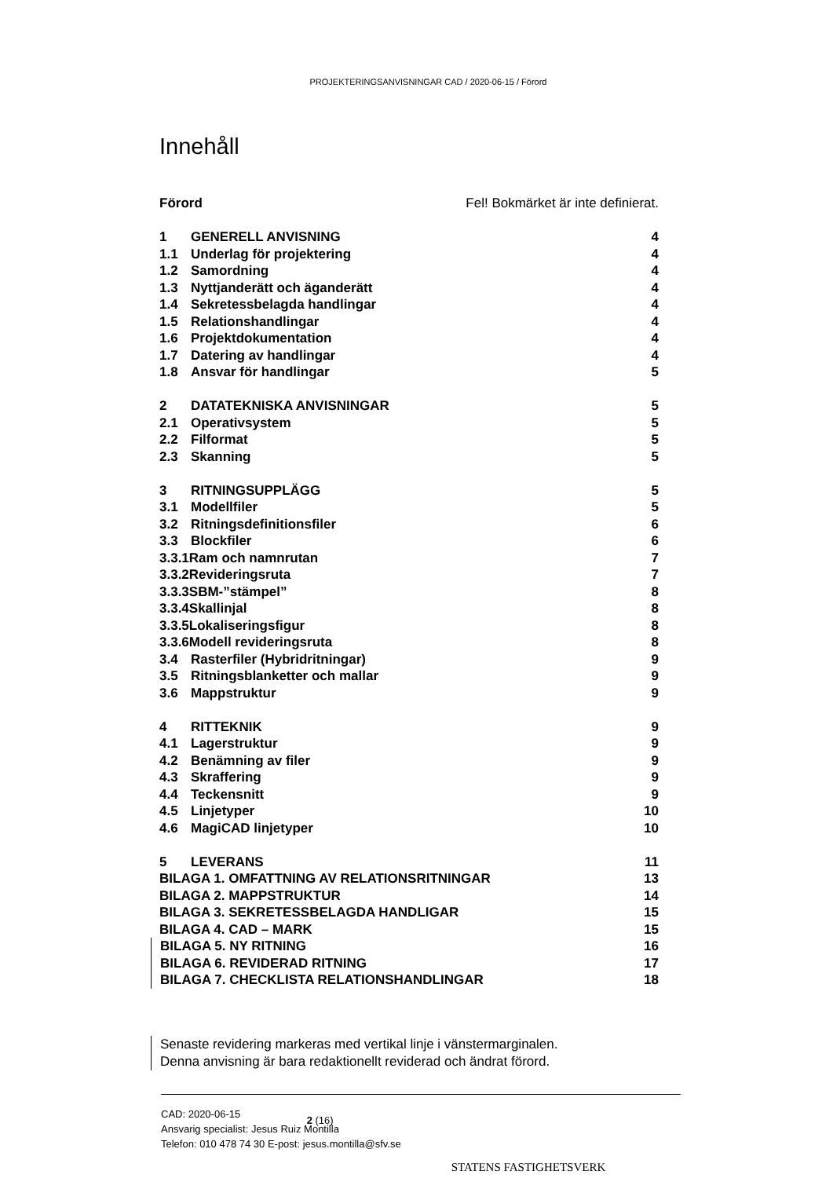PROJEKTERINGSANVISNINGAR CAD / 2020-06-15 / Förord
Innehåll
Förord Fel! Bokmärket är inte definierat.
1 GENERELL ANVISNING 4
1.1 Underlag för projektering 4
1.2 Samordning 4
1.3 Nyttjanderätt och äganderätt 4
1.4 Sekretessbelagda handlingar 4
1.5 Relationshandlingar 4
1.6 Projektdokumentation 4
1.7 Datering av handlingar 4
1.8 Ansvar för handlingar 5
2 DATATEKNISKA ANVISNINGAR 5
2.1 Operativsystem 5
2.2 Filformat 5
2.3 Skanning 5
3 RITNINGSUPPLÄGG 5
3.1 Modellfiler 5
3.2 Ritningsdefinitionsfiler 6
3.3 Blockfiler 6
3.3.1Ram och namnrutan 7
3.3.2Revideringsruta 7
3.3.3SBM-”stämpel” 8
3.3.4Skallinjal 8
3.3.5Lokaliseringsfigur 8
3.3.6Modell revideringsruta 8
3.4 Rasterfiler (Hybridritningar) 9
3.5 Ritningsblanketter och mallar 9
3.6 Mappstruktur 9
4 RITTEKNIK 9
4.1 Lagerstruktur 9
4.2 Benämning av filer 9
4.3 Skraffering 9
4.4 Teckensnitt 9
4.5 Linjetyper 10
4.6 MagiCAD linjetyper 10
5 LEVERANS 11
BILAGA 1. OMFATTNING AV RELATIONSRITNINGAR 13
BILAGA 2. MAPPSTRUKTUR 14
BILAGA 3. SEKRETESSBELAGDA HANDLIGAR 15
BILAGA 4. CAD – MARK 15
BILAGA 5. NY RITNING 16
BILAGA 6. REVIDERAD RITNING 17
BILAGA 7. CHECKLISTA RELATIONSHANDLINGAR 18
Senaste revidering markeras med vertikal linje i vänstermarginalen.
Denna anvisning är bara redaktionellt reviderad och ändrat förord.
CAD: 2020-06-15
Ansvarig specialist: Jesus Ruiz Montilla
Telefon: 010 478 74 30 E-post: jesus.montilla@sfv.se
2 (16)
STATENS FASTIGHETSVERK